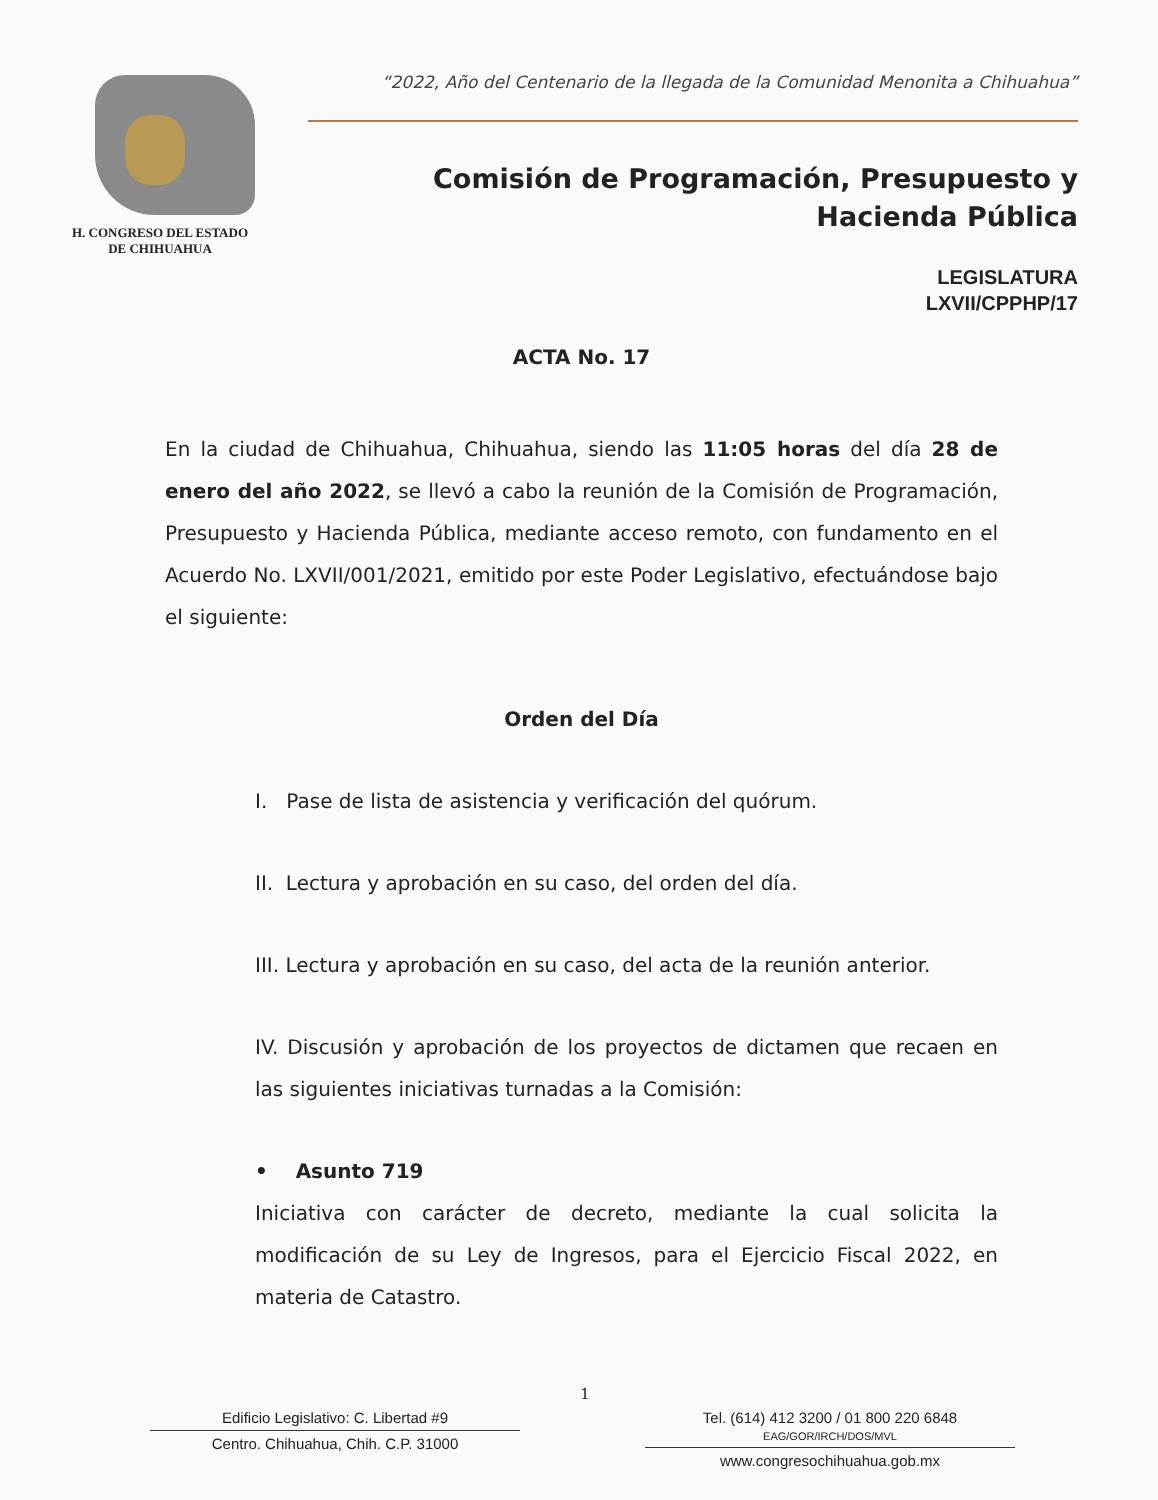H. CONGRESO DEL ESTADO
DE CHIHUAHUA
“2022, Año del Centenario de la llegada de la Comunidad Menonita a Chihuahua”
Comisión de Programación, Presupuesto y
Hacienda Pública
LEGISLATURA
LXVII/CPPHP/17
ACTA No. 17
En la ciudad de Chihuahua, Chihuahua, siendo las 11:05 horas del día 28 de enero del año 2022, se llevó a cabo la reunión de la Comisión de Programación, Presupuesto y Hacienda Pública, mediante acceso remoto, con fundamento en el Acuerdo No. LXVII/001/2021, emitido por este Poder Legislativo, efectuándose bajo el siguiente:
Orden del Día
I. Pase de lista de asistencia y verificación del quórum.
II. Lectura y aprobación en su caso, del orden del día.
III. Lectura y aprobación en su caso, del acta de la reunión anterior.
IV. Discusión y aprobación de los proyectos de dictamen que recaen en las siguientes iniciativas turnadas a la Comisión:
• Asunto 719
Iniciativa con carácter de decreto, mediante la cual solicita la modificación de su Ley de Ingresos, para el Ejercicio Fiscal 2022, en materia de Catastro.
1
Edificio Legislativo: C. Libertad #9
Centro. Chihuahua, Chih. C.P. 31000
Tel. (614) 412 3200 / 01 800 220 6848 EAG/GOR/IRCH/DOS/MVL
www.congresochihuahua.gob.mx